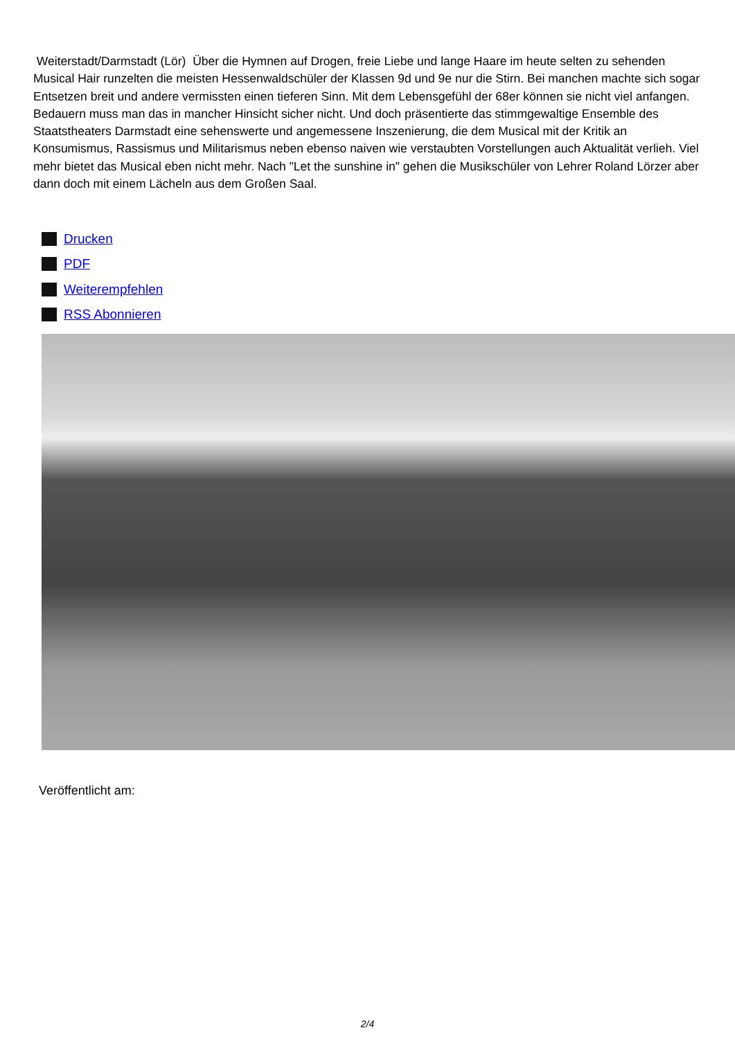Weiterstadt/Darmstadt (Lör) Über die Hymnen auf Drogen, freie Liebe und lange Haare im heute selten zu sehenden Musical Hair runzelten die meisten Hessenwaldschüler der Klassen 9d und 9e nur die Stirn. Bei manchen machte sich sogar Entsetzen breit und andere vermissten einen tieferen Sinn. Mit dem Lebensgefühl der 68er können sie nicht viel anfangen. Bedauern muss man das in mancher Hinsicht sicher nicht. Und doch präsentierte das stimmgewaltige Ensemble des Staatstheaters Darmstadt eine sehenswerte und angemessene Inszenierung, die dem Musical mit der Kritik an Konsumismus, Rassismus und Militarismus neben ebenso naiven wie verstaubten Vorstellungen auch Aktualität verlieh. Viel mehr bietet das Musical eben nicht mehr. Nach "Let the sunshine in" gehen die Musikschüler von Lehrer Roland Lörzer aber dann doch mit einem Lächeln aus dem Großen Saal.
Drucken
PDF
Weiterempfehlen
RSS Abonnieren
Veröffentlicht am:
2/4